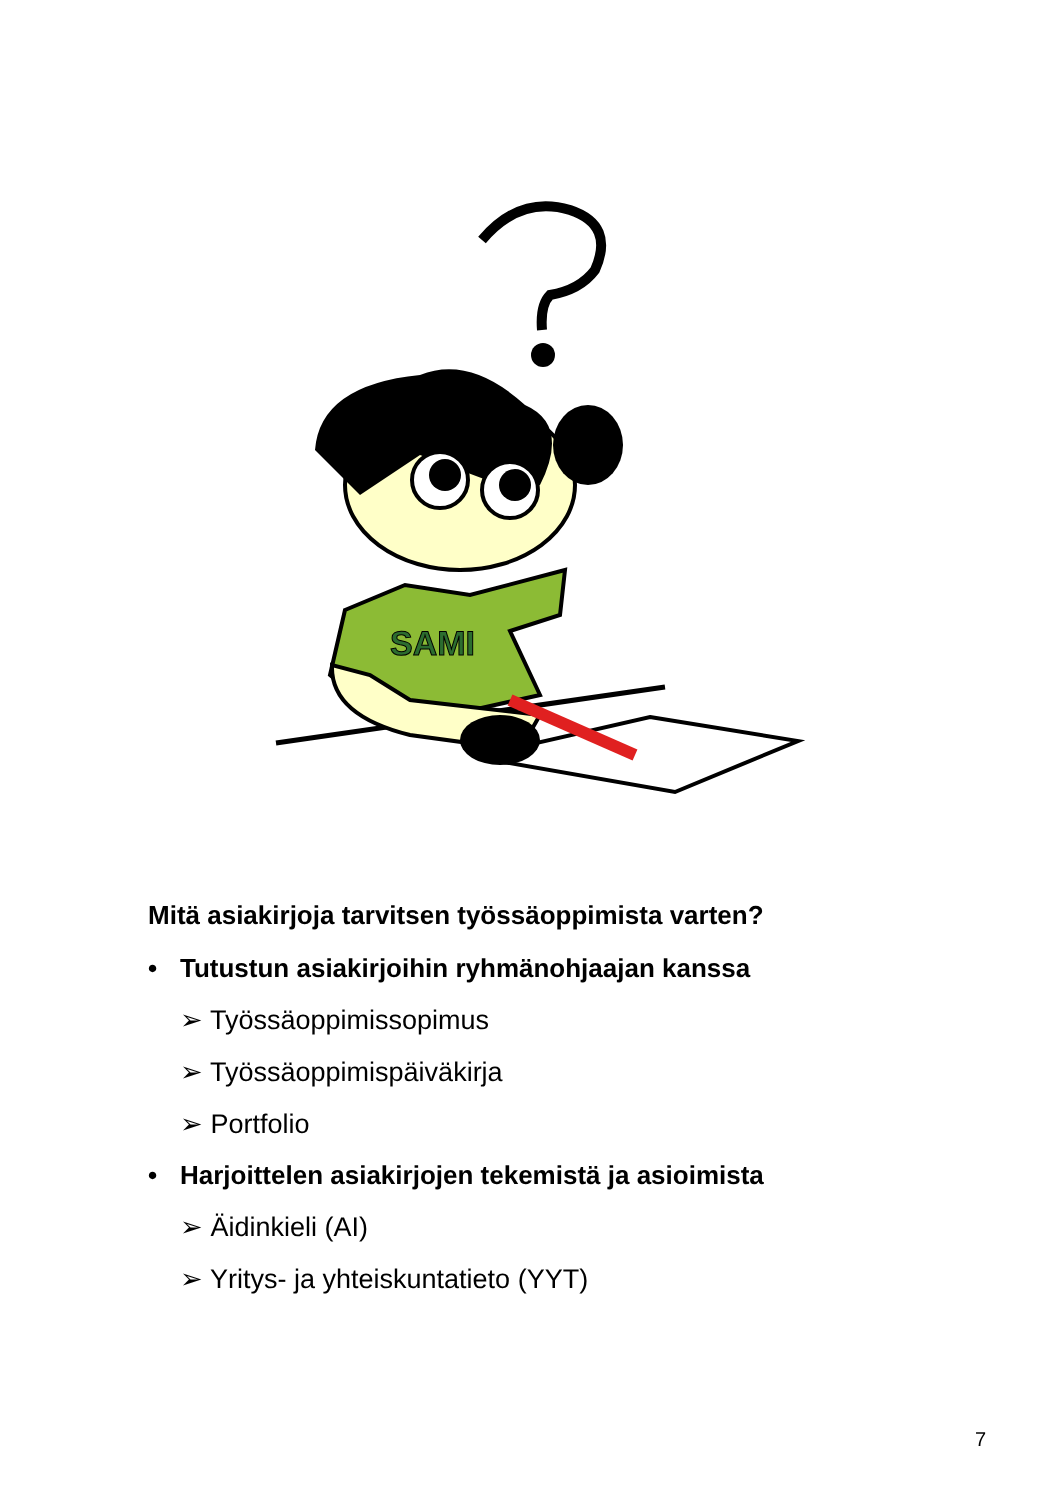SAMI
Mitä asiakirjoja tarvitsen työssäoppimista varten?
• Tutustun asiakirjoihin ryhmänohjaajan kanssa
➢ Työssäoppimissopimus
➢ Työssäoppimispäiväkirja
➢ Portfolio
• Harjoittelen asiakirjojen tekemistä ja asioimista
➢ Äidinkieli (AI)
➢ Yritys- ja yhteiskuntatieto (YYT)
7